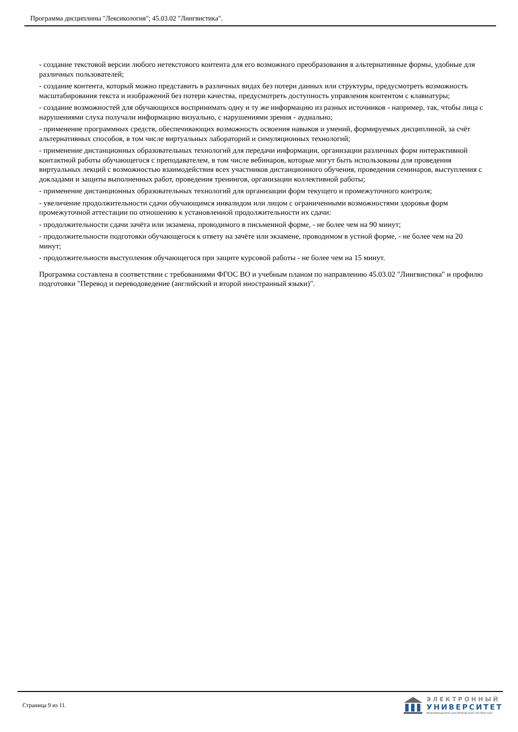Программа дисциплины "Лексикология"; 45.03.02 "Лингвистика".
- создание текстовой версии любого нетекстового контента для его возможного преобразования в альтернативные формы, удобные для различных пользователей;
- создание контента, который можно представить в различных видах без потери данных или структуры, предусмотреть возможность масштабирования текста и изображений без потери качества, предусмотреть доступность управления контентом с клавиатуры;
- создание возможностей для обучающихся воспринимать одну и ту же информацию из разных источников - например, так, чтобы лица с нарушениями слуха получали информацию визуально, с нарушениями зрения - аудиально;
- применение программных средств, обеспечивающих возможность освоения навыков и умений, формируемых дисциплиной, за счёт альтернативных способов, в том числе виртуальных лабораторий и симуляционных технологий;
- применение дистанционных образовательных технологий для передачи информации, организации различных форм интерактивной контактной работы обучающегося с преподавателем, в том числе вебинаров, которые могут быть использованы для проведения виртуальных лекций с возможностью взаимодействия всех участников дистанционного обучения, проведения семинаров, выступления с докладами и защиты выполненных работ, проведения тренингов, организации коллективной работы;
- применение дистанционных образовательных технологий для организации форм текущего и промежуточного контроля;
- увеличение продолжительности сдачи обучающимся инвалидом или лицом с ограниченными возможностями здоровья форм промежуточной аттестации по отношению к установленной продолжительности их сдачи:
- продолжительности сдачи зачёта или экзамена, проводимого в письменной форме, - не более чем на 90 минут;
- продолжительности подготовки обучающегося к ответу на зачёте или экзамене, проводимом в устной форме, - не более чем на 20 минут;
- продолжительности выступления обучающегося при защите курсовой работы - не более чем на 15 минут.
Программа составлена в соответствии с требованиями ФГОС ВО и учебным планом по направлению 45.03.02 "Лингвистика" и профилю подготовки "Перевод и переводоведение (английский и второй иностранный языки)".
Страница 9 из 11.
ЭЛЕКТРОННЫЙ
УНИВЕРСИТЕТ
ИНФОРМАЦИОННО-АНАЛИТИЧЕСКАЯ СИСТЕМА КФУ